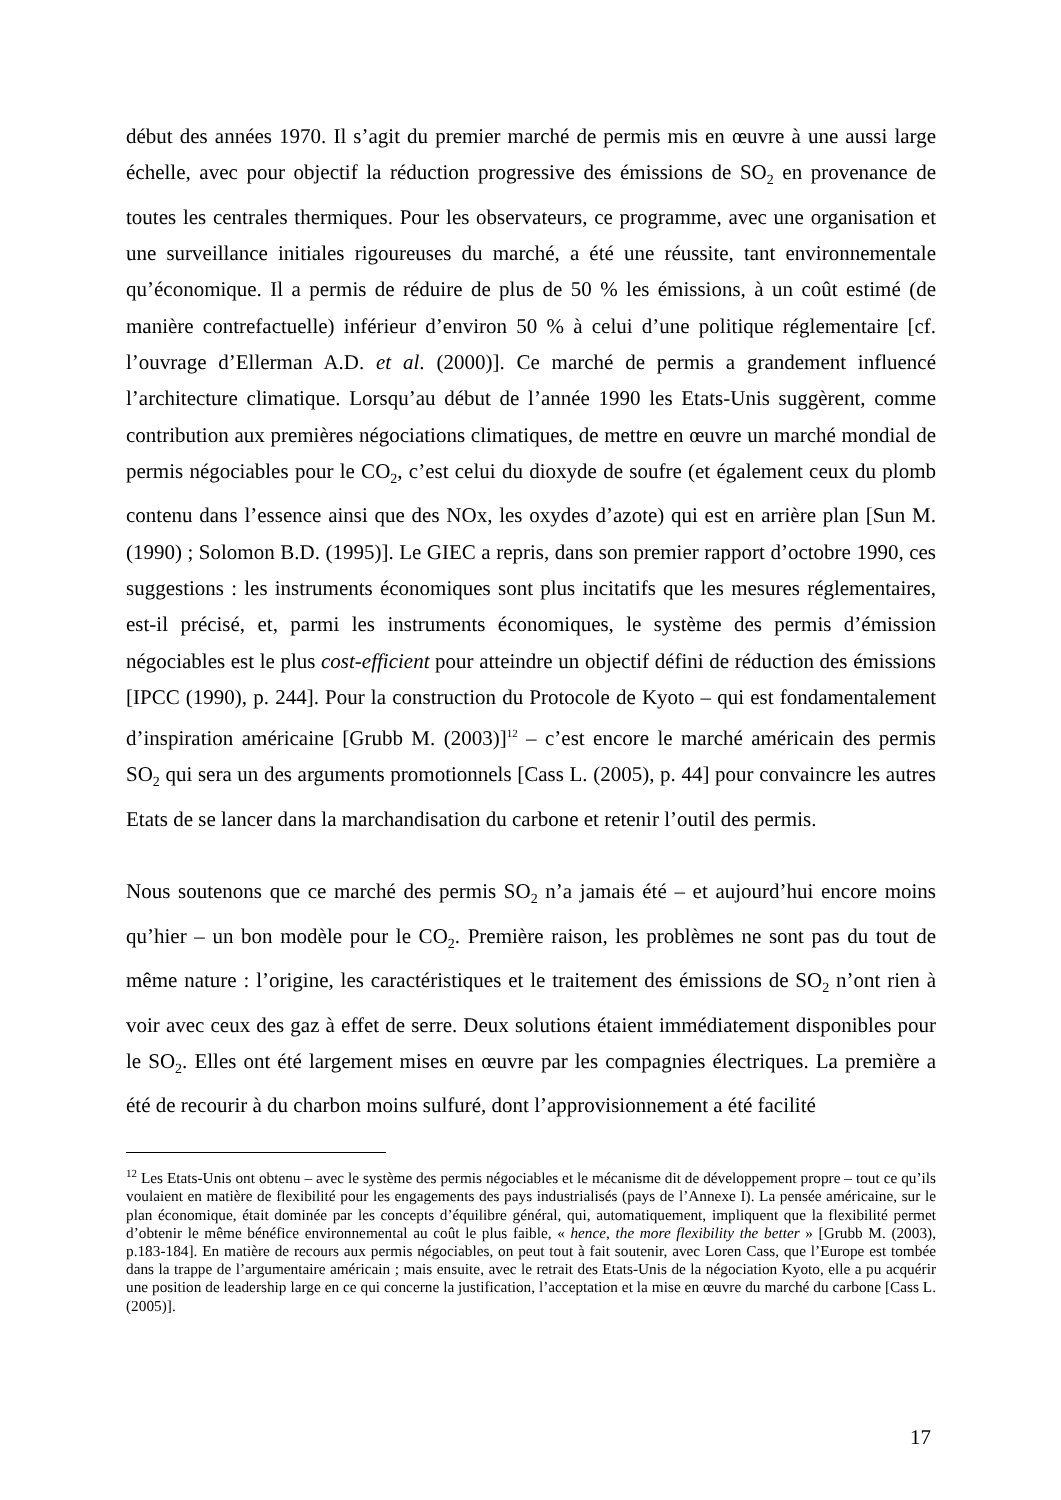début des années 1970. Il s’agit du premier marché de permis mis en œuvre à une aussi large échelle, avec pour objectif la réduction progressive des émissions de SO<sub>2</sub> en provenance de toutes les centrales thermiques. Pour les observateurs, ce programme, avec une organisation et une surveillance initiales rigoureuses du marché, a été une réussite, tant environnementale qu’économique. Il a permis de réduire de plus de 50 % les émissions, à un coût estimé (de manière contrefactuelle) inférieur d’environ 50 % à celui d’une politique réglementaire [cf. l’ouvrage d’Ellerman A.D. et al. (2000)]. Ce marché de permis a grandement influencé l’architecture climatique. Lorsqu’au début de l’année 1990 les Etats-Unis suggèrent, comme contribution aux premières négociations climatiques, de mettre en œuvre un marché mondial de permis négociables pour le CO<sub>2</sub>, c’est celui du dioxyde de soufre (et également ceux du plomb contenu dans l’essence ainsi que des NOx, les oxydes d’azote) qui est en arrière plan [Sun M. (1990) ; Solomon B.D. (1995)]. Le GIEC a repris, dans son premier rapport d’octobre 1990, ces suggestions : les instruments économiques sont plus incitatifs que les mesures réglementaires, est-il précisé, et, parmi les instruments économiques, le système des permis d’émission négociables est le plus cost-efficient pour atteindre un objectif défini de réduction des émissions [IPCC (1990), p. 244]. Pour la construction du Protocole de Kyoto – qui est fondamentalement d’inspiration américaine [Grubb M. (2003)]<sup>12</sup> – c’est encore le marché américain des permis SO<sub>2</sub> qui sera un des arguments promotionnels [Cass L. (2005), p. 44] pour convaincre les autres Etats de se lancer dans la marchandisation du carbone et retenir l’outil des permis.
Nous soutenons que ce marché des permis SO<sub>2</sub> n’a jamais été – et aujourd’hui encore moins qu’hier – un bon modèle pour le CO<sub>2</sub>. Première raison, les problèmes ne sont pas du tout de même nature : l’origine, les caractéristiques et le traitement des émissions de SO<sub>2</sub> n’ont rien à voir avec ceux des gaz à effet de serre. Deux solutions étaient immédiatement disponibles pour le SO<sub>2</sub>. Elles ont été largement mises en œuvre par les compagnies électriques. La première a été de recourir à du charbon moins sulfuré, dont l’approvisionnement a été facilité
<sup>12</sup> Les Etats-Unis ont obtenu – avec le système des permis négociables et le mécanisme dit de développement propre – tout ce qu’ils voulaient en matière de flexibilité pour les engagements des pays industrialisés (pays de l’Annexe I). La pensée américaine, sur le plan économique, était dominée par les concepts d’équilibre général, qui, automatiquement, impliquent que la flexibilité permet d’obtenir le même bénéfice environnemental au coût le plus faible, « hence, the more flexibility the better » [Grubb M. (2003), p.183-184]. En matière de recours aux permis négociables, on peut tout à fait soutenir, avec Loren Cass, que l’Europe est tombée dans la trappe de l’argumentaire américain ; mais ensuite, avec le retrait des Etats-Unis de la négociation Kyoto, elle a pu acquérir une position de leadership large en ce qui concerne la justification, l’acceptation et la mise en œuvre du marché du carbone [Cass L. (2005)].
17